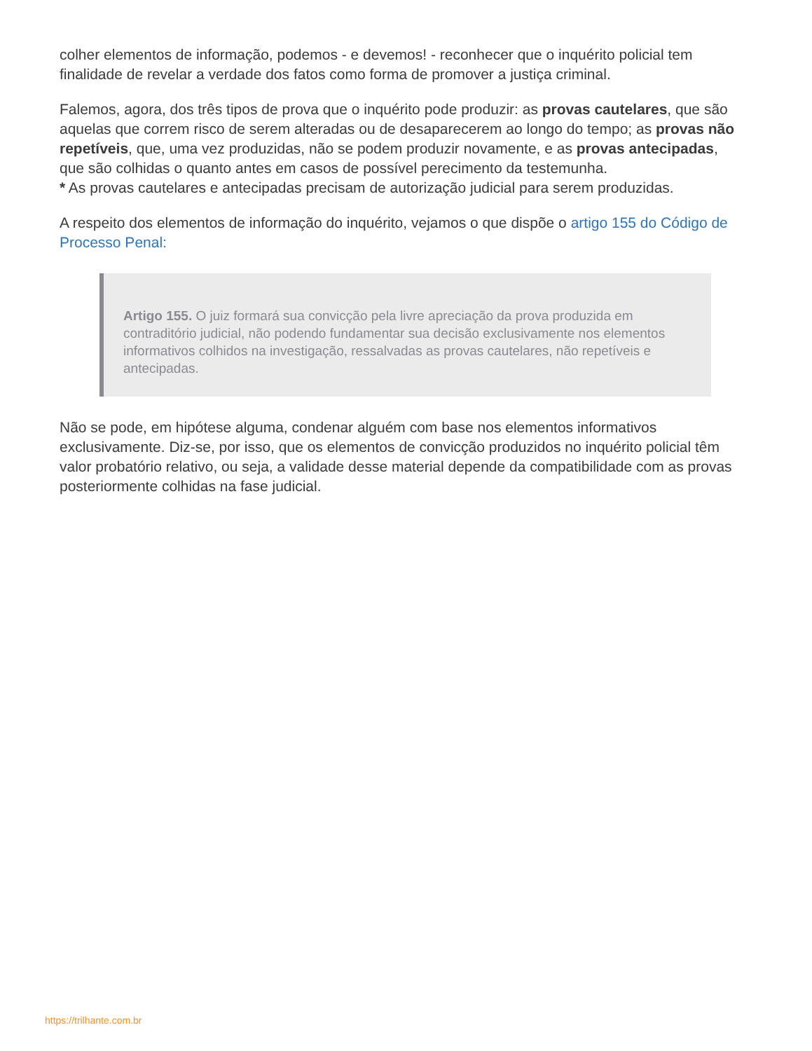colher elementos de informação, podemos - e devemos! - reconhecer que o inquérito policial tem finalidade de revelar a verdade dos fatos como forma de promover a justiça criminal.
Falemos, agora, dos três tipos de prova que o inquérito pode produzir: as provas cautelares, que são aquelas que correm risco de serem alteradas ou de desaparecerem ao longo do tempo; as provas não repetíveis, que, uma vez produzidas, não se podem produzir novamente, e as provas antecipadas, que são colhidas o quanto antes em casos de possível perecimento da testemunha.
* As provas cautelares e antecipadas precisam de autorização judicial para serem produzidas.
A respeito dos elementos de informação do inquérito, vejamos o que dispõe o artigo 155 do Código de Processo Penal:
Artigo 155. O juiz formará sua convicção pela livre apreciação da prova produzida em contraditório judicial, não podendo fundamentar sua decisão exclusivamente nos elementos informativos colhidos na investigação, ressalvadas as provas cautelares, não repetíveis e antecipadas.
Não se pode, em hipótese alguma, condenar alguém com base nos elementos informativos exclusivamente. Diz-se, por isso, que os elementos de convicção produzidos no inquérito policial têm valor probatório relativo, ou seja, a validade desse material depende da compatibilidade com as provas posteriormente colhidas na fase judicial.
https://trilhante.com.br